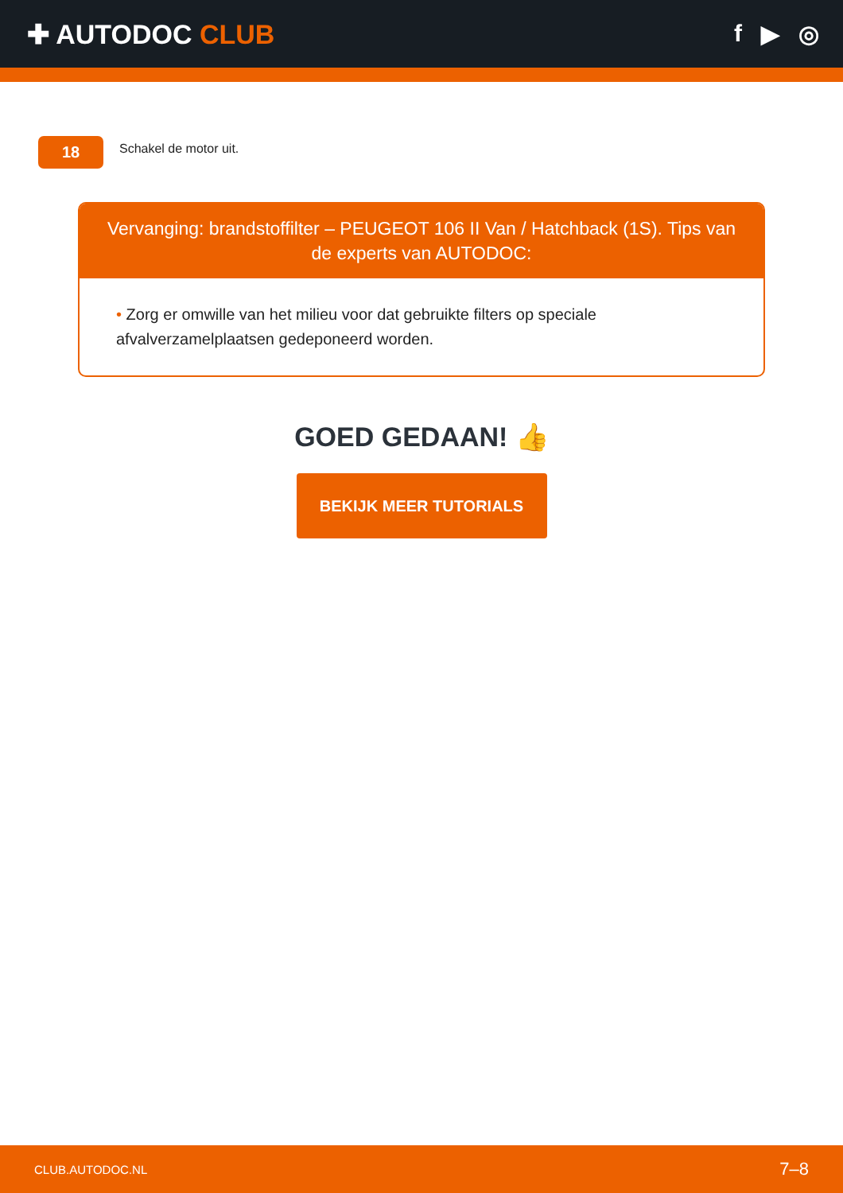✚ AUTODOC CLUB f ▶ ◎
18
Schakel de motor uit.
Vervanging: brandstoffilter – PEUGEOT 106 II Van / Hatchback (1S). Tips van de experts van AUTODOC:
• Zorg er omwille van het milieu voor dat gebruikte filters op speciale afvalverzamelplaatsen gedeponeerd worden.
GOED GEDAAN! 👍
BEKIJK MEER TUTORIALS
CLUB.AUTODOC.NL 7–8